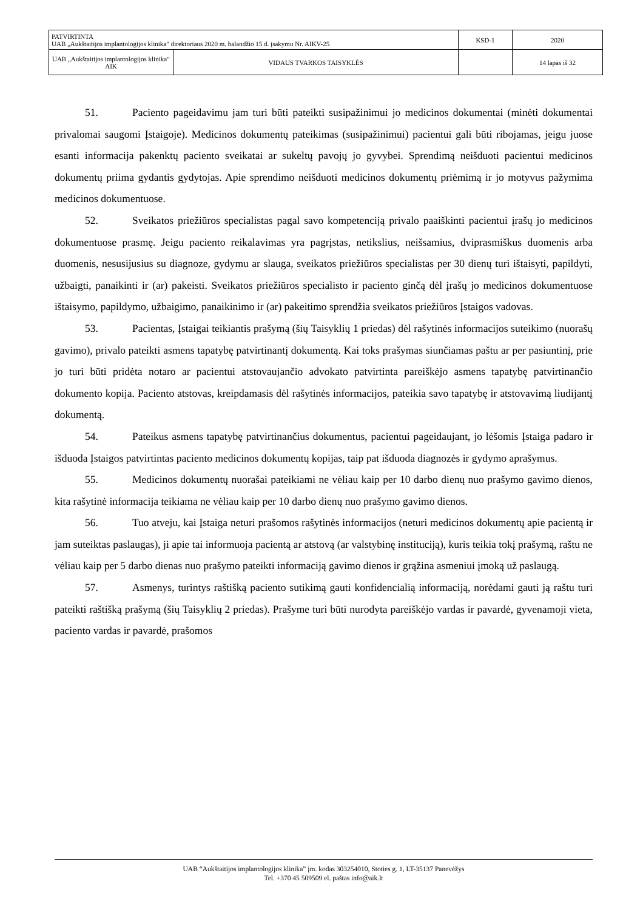| PATVIRTINTA UAB „Aukštaitijos implantologijos klinika” direktoriaus 2020 m. balandžio 15 d. įsakymu Nr. AIKV-25 | KSD-1 | 2020 |
| / UAB „Aukštaitijos implantologijos klinika“ AIK / VIDAUS TVARKOS TAISYKLĖS / | | 14 lapas iš 32 |
51. Paciento pageidavimu jam turi būti pateikti susipažinimui jo medicinos dokumentai (minėti dokumentai privalomai saugomi Įstaigoje). Medicinos dokumentų pateikimas (susipažinimui) pacientui gali būti ribojamas, jeigu juose esanti informacija pakenktų paciento sveikatai ar sukeltų pavojų jo gyvybei. Sprendimą neišduoti pacientui medicinos dokumentų priima gydantis gydytojas. Apie sprendimo neišduoti medicinos dokumentų priėmimą ir jo motyvus pažymima medicinos dokumentuose.
52. Sveikatos priežiūros specialistas pagal savo kompetenciją privalo paaiškinti pacientui įrašų jo medicinos dokumentuose prasmę. Jeigu paciento reikalavimas yra pagrįstas, netikslius, neišsamius, dviprasmiškus duomenis arba duomenis, nesusijusius su diagnoze, gydymu ar slauga, sveikatos priežiūros specialistas per 30 dienų turi ištaisyti, papildyti, užbaigti, panaikinti ir (ar) pakeisti. Sveikatos priežiūros specialisto ir paciento ginčą dėl įrašų jo medicinos dokumentuose ištaisymo, papildymo, užbaigimo, panaikinimo ir (ar) pakeitimo sprendžia sveikatos priežiūros Įstaigos vadovas.
53. Pacientas, Įstaigai teikiantis prašymą (šių Taisyklių 1 priedas) dėl rašytinės informacijos suteikimo (nuorašų gavimo), privalo pateikti asmens tapatybę patvirtinantį dokumentą. Kai toks prašymas siunčiamas paštu ar per pasiuntinį, prie jo turi būti pridėta notaro ar pacientui atstovaujančio advokato patvirtinta pareiškėjo asmens tapatybę patvirtinančio dokumento kopija. Paciento atstovas, kreipdamasis dėl rašytinės informacijos, pateikia savo tapatybę ir atstovavimą liudijantį dokumentą.
54. Pateikus asmens tapatybę patvirtinančius dokumentus, pacientui pageidaujant, jo lėšomis Įstaiga padaro ir išduoda Įstaigos patvirtintas paciento medicinos dokumentų kopijas, taip pat išduoda diagnozės ir gydymo aprašymus.
55. Medicinos dokumentų nuorašai pateikiami ne vėliau kaip per 10 darbo dienų nuo prašymo gavimo dienos, kita rašytinė informacija teikiama ne vėliau kaip per 10 darbo dienų nuo prašymo gavimo dienos.
56. Tuo atveju, kai Įstaiga neturi prašomos rašytinės informacijos (neturi medicinos dokumentų apie pacientą ir jam suteiktas paslaugas), ji apie tai informuoja pacientą ar atstovą (ar valstybinę instituciją), kuris teikia tokį prašymą, raštu ne vėliau kaip per 5 darbo dienas nuo prašymo pateikti informaciją gavimo dienos ir grąžina asmeniui įmoką už paslaugą.
57. Asmenys, turintys raštišką paciento sutikimą gauti konfidencialią informaciją, norėdami gauti ją raštu turi pateikti raštišką prašymą (šių Taisyklių 2 priedas). Prašyme turi būti nurodyta pareiškėjo vardas ir pavardė, gyvenamoji vieta, paciento vardas ir pavardė, prašomos
UAB “Aukštaitijos implantologijos klinika” įm. kodas 303254010, Stoties g. 1, LT-35137 Panevėžys
Tel. +370 45 509509 el. paštas info@aik.lt